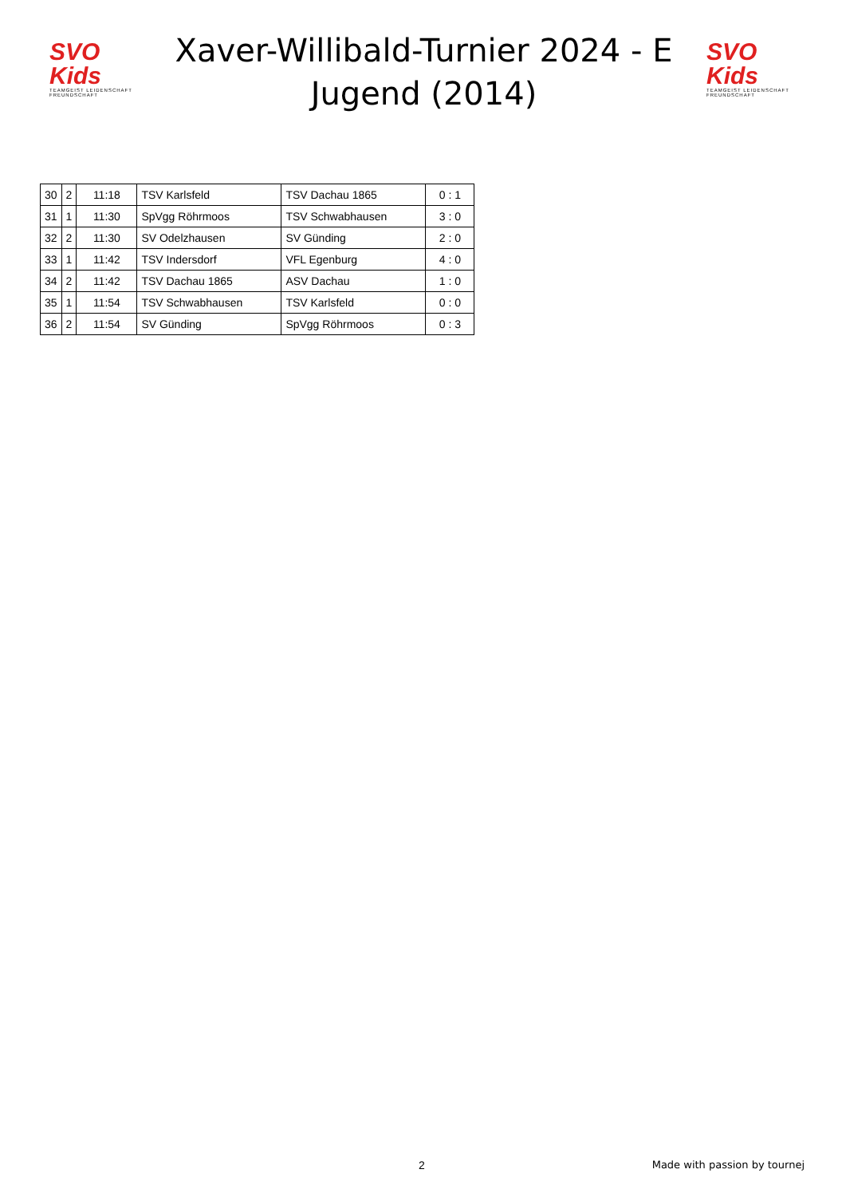SVO Kids
TEAMGEIST LEIDENSCHAFT FREUNDSCHAFT
Xaver-Willibald-Turnier 2024 - E Jugend (2014)
SVO Kids
TEAMGEIST LEIDENSCHAFT FREUNDSCHAFT
| 30 | 2 | 11:18 | TSV Karlsfeld | TSV Dachau 1865 | 0 : 1 |
| 31 | 1 | 11:30 | SpVgg Röhrmoos | TSV Schwabhausen | 3 : 0 |
| 32 | 2 | 11:30 | SV Odelzhausen | SV Günding | 2 : 0 |
| 33 | 1 | 11:42 | TSV Indersdorf | VFL Egenburg | 4 : 0 |
| 34 | 2 | 11:42 | TSV Dachau 1865 | ASV Dachau | 1 : 0 |
| 35 | 1 | 11:54 | TSV Schwabhausen | TSV Karlsfeld | 0 : 0 |
| 36 | 2 | 11:54 | SV Günding | SpVgg Röhrmoos | 0 : 3 |
2 Made with passion by tournej